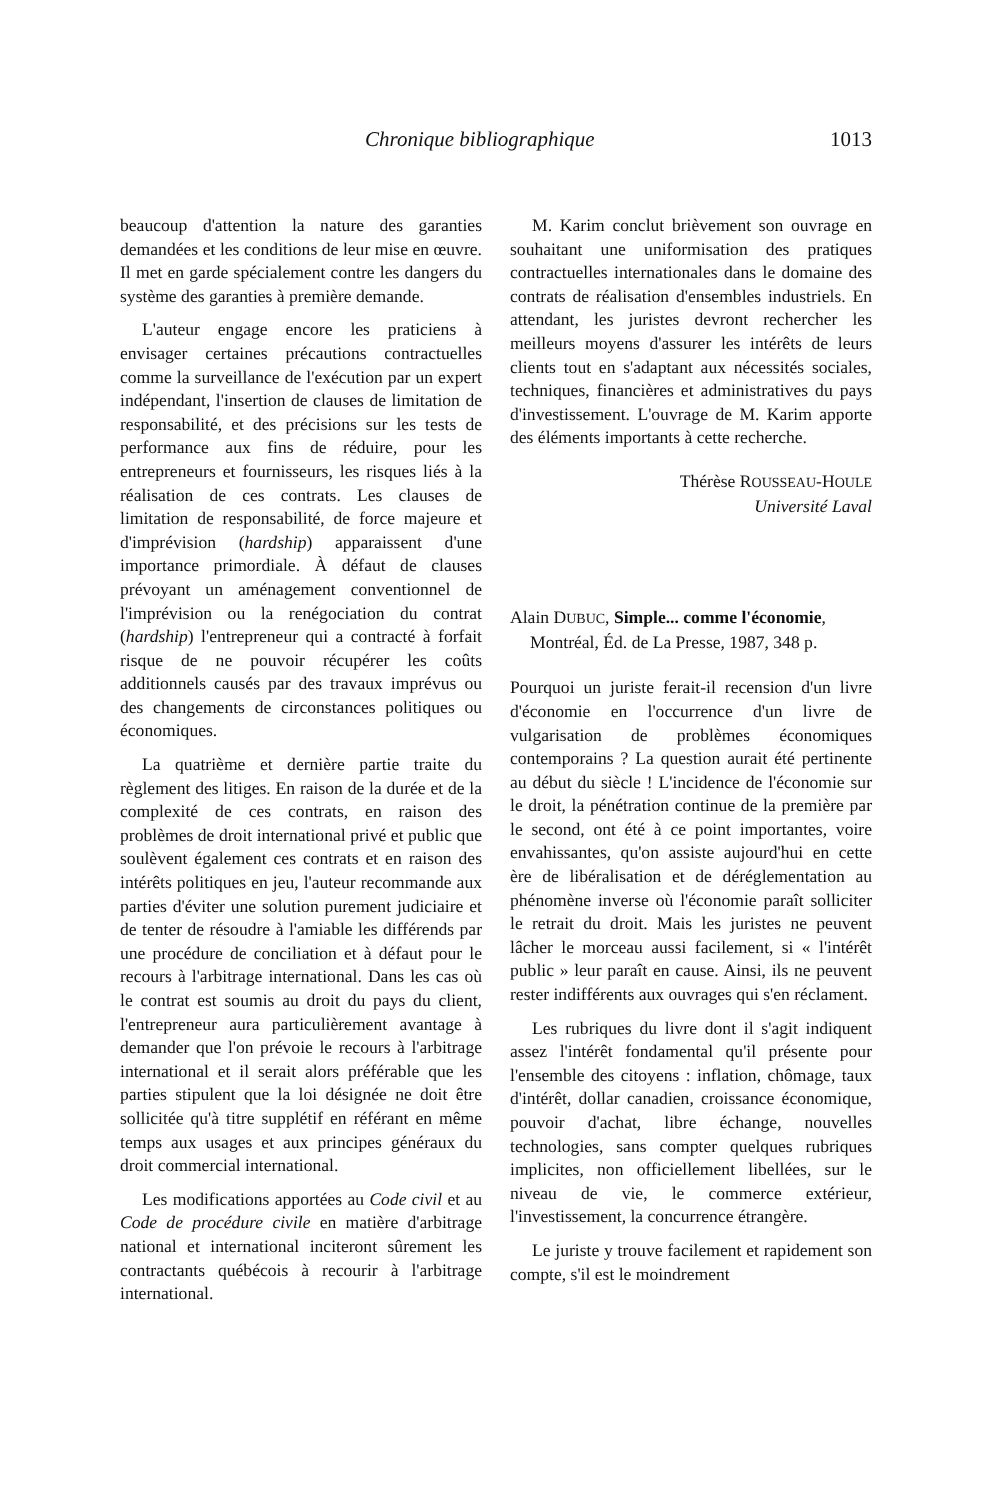Chronique bibliographique 1013
beaucoup d'attention la nature des garanties demandées et les conditions de leur mise en œuvre. Il met en garde spécialement contre les dangers du système des garanties à première demande.
L'auteur engage encore les praticiens à envisager certaines précautions contractuelles comme la surveillance de l'exécution par un expert indépendant, l'insertion de clauses de limitation de responsabilité, et des précisions sur les tests de performance aux fins de réduire, pour les entrepreneurs et fournisseurs, les risques liés à la réalisation de ces contrats. Les clauses de limitation de responsabilité, de force majeure et d'imprévision (hardship) apparaissent d'une importance primordiale. À défaut de clauses prévoyant un aménagement conventionnel de l'imprévision ou la renégociation du contrat (hardship) l'entrepreneur qui a contracté à forfait risque de ne pouvoir récupérer les coûts additionnels causés par des travaux imprévus ou des changements de circonstances politiques ou économiques.
La quatrième et dernière partie traite du règlement des litiges. En raison de la durée et de la complexité de ces contrats, en raison des problèmes de droit international privé et public que soulèvent également ces contrats et en raison des intérêts politiques en jeu, l'auteur recommande aux parties d'éviter une solution purement judiciaire et de tenter de résoudre à l'amiable les différends par une procédure de conciliation et à défaut pour le recours à l'arbitrage international. Dans les cas où le contrat est soumis au droit du pays du client, l'entrepreneur aura particulièrement avantage à demander que l'on prévoie le recours à l'arbitrage international et il serait alors préférable que les parties stipulent que la loi désignée ne doit être sollicitée qu'à titre supplétif en référant en même temps aux usages et aux principes généraux du droit commercial international.
Les modifications apportées au Code civil et au Code de procédure civile en matière d'arbitrage national et international inciteront sûrement les contractants québécois à recourir à l'arbitrage international.
M. Karim conclut brièvement son ouvrage en souhaitant une uniformisation des pratiques contractuelles internationales dans le domaine des contrats de réalisation d'ensembles industriels. En attendant, les juristes devront rechercher les meilleurs moyens d'assurer les intérêts de leurs clients tout en s'adaptant aux nécessités sociales, techniques, financières et administratives du pays d'investissement. L'ouvrage de M. Karim apporte des éléments importants à cette recherche.
Thérèse ROUSSEAU-HOULE
Université Laval
Alain DUBUC, Simple... comme l'économie, Montréal, Éd. de La Presse, 1987, 348 p.
Pourquoi un juriste ferait-il recension d'un livre d'économie en l'occurrence d'un livre de vulgarisation de problèmes économiques contemporains ? La question aurait été pertinente au début du siècle ! L'incidence de l'économie sur le droit, la pénétration continue de la première par le second, ont été à ce point importantes, voire envahissantes, qu'on assiste aujourd'hui en cette ère de libéralisation et de déréglementation au phénomène inverse où l'économie paraît solliciter le retrait du droit. Mais les juristes ne peuvent lâcher le morceau aussi facilement, si « l'intérêt public » leur paraît en cause. Ainsi, ils ne peuvent rester indifférents aux ouvrages qui s'en réclament.
Les rubriques du livre dont il s'agit indiquent assez l'intérêt fondamental qu'il présente pour l'ensemble des citoyens : inflation, chômage, taux d'intérêt, dollar canadien, croissance économique, pouvoir d'achat, libre échange, nouvelles technologies, sans compter quelques rubriques implicites, non officiellement libellées, sur le niveau de vie, le commerce extérieur, l'investissement, la concurrence étrangère.
Le juriste y trouve facilement et rapidement son compte, s'il est le moindrement